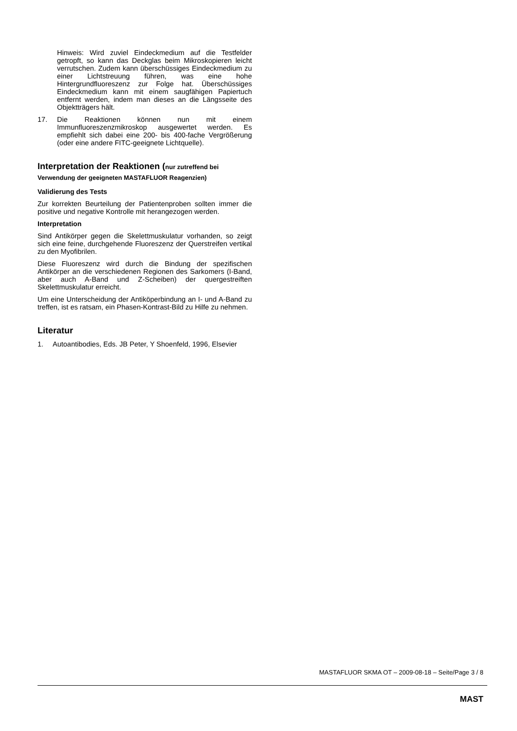Hinweis: Wird zuviel Eindeckmedium auf die Testfelder getropft, so kann das Deckglas beim Mikroskopieren leicht verrutschen. Zudem kann überschüssiges Eindeckmedium zu einer Lichtstreuung führen, was eine hohe Hintergrundfluoreszenz zur Folge hat. Überschüssiges Eindeckmedium kann mit einem saugfähigen Papiertuch entfernt werden, indem man dieses an die Längsseite des Objektträgers hält.
17. Die Reaktionen können nun mit einem Immunfluoreszenzmikroskop ausgewertet werden. Es empfiehlt sich dabei eine 200- bis 400-fache Vergrößerung (oder eine andere FITC-geeignete Lichtquelle).
Interpretation der Reaktionen (nur zutreffend bei Verwendung der geeigneten MASTAFLUOR Reagenzien)
Validierung des Tests
Zur korrekten Beurteilung der Patientenproben sollten immer die positive und negative Kontrolle mit herangezogen werden.
Interpretation
Sind Antikörper gegen die Skelettmuskulatur vorhanden, so zeigt sich eine feine, durchgehende Fluoreszenz der Querstreifen vertikal zu den Myofibrilen.
Diese Fluoreszenz wird durch die Bindung der spezifischen Antikörper an die verschiedenen Regionen des Sarkomers (I-Band, aber auch A-Band und Z-Scheiben) der quergestreiften Skelettmuskulatur erreicht.
Um eine Unterscheidung der Antiköperbindung an I- und A-Band zu treffen, ist es ratsam, ein Phasen-Kontrast-Bild zu Hilfe zu nehmen.
Literatur
1. Autoantibodies, Eds. JB Peter, Y Shoenfeld, 1996, Elsevier
MASTAFLUOR SKMA OT – 2009-08-18 – Seite/Page 3 / 8
MAST